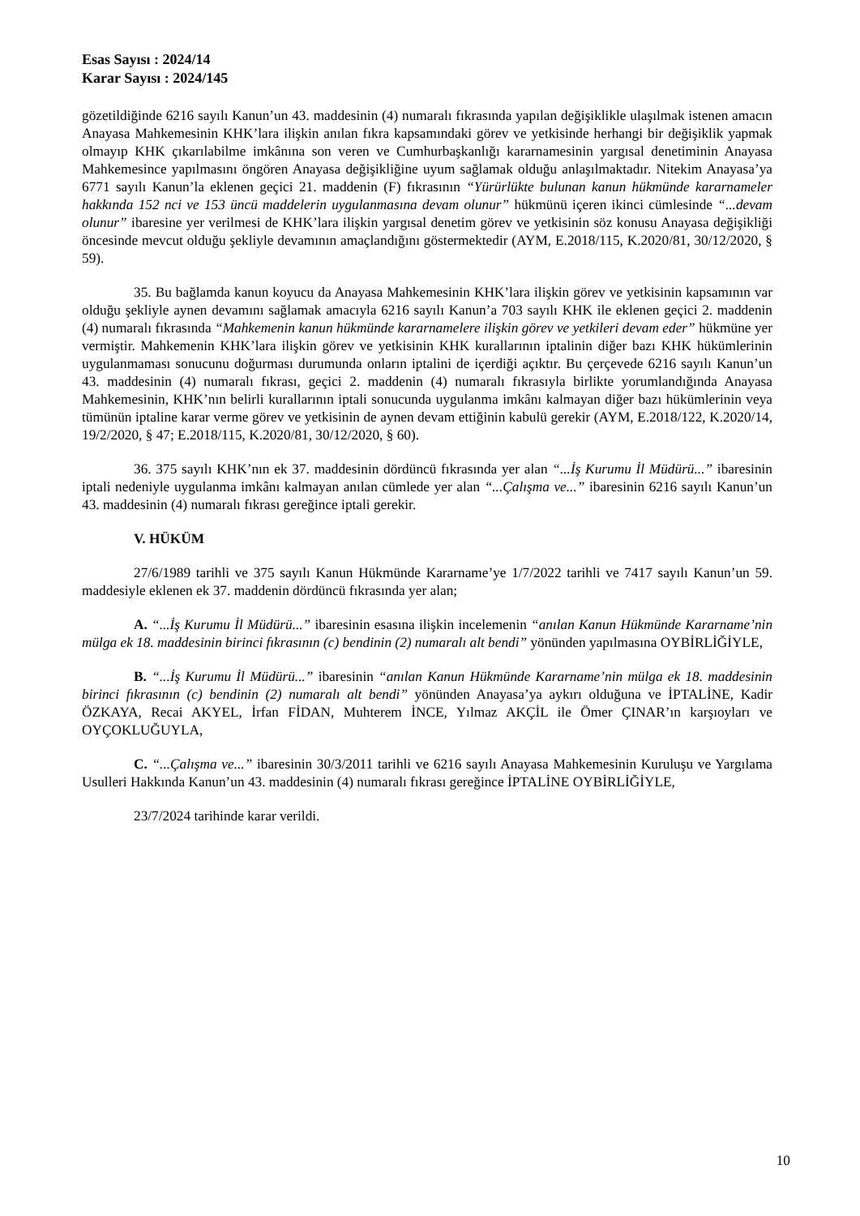Esas Sayısı : 2024/14
Karar Sayısı : 2024/145
gözetildiğinde 6216 sayılı Kanun’un 43. maddesinin (4) numaralı fıkrasında yapılan değişiklikle ulaşılmak istenen amacın Anayasa Mahkemesinin KHK’lara ilişkin anılan fıkra kapsamındaki görev ve yetkisinde herhangi bir değişiklik yapmak olmayıp KHK çıkarılabilme imkânına son veren ve Cumhurbaşkanlığı kararnamesinin yargısal denetiminin Anayasa Mahkemesince yapılmasını öngören Anayasa değişikliğine uyum sağlamak olduğu anlaşılmaktadır. Nitekim Anayasa’ya 6771 sayılı Kanun’la eklenen geçici 21. maddenin (F) fıkrasının “Yürürlükte bulunan kanun hükmünde kararnameler hakkında 152 nci ve 153 üncü maddelerin uygulanmasına devam olunur” hükmünü içeren ikinci cümlesinde “...devam olunur” ibaresine yer verilmesi de KHK’lara ilişkin yargısal denetim görev ve yetkisinin söz konusu Anayasa değişikliği öncesinde mevcut olduğu şekliyle devamının amaçlandığını göstermektedir (AYM, E.2018/115, K.2020/81, 30/12/2020, § 59).
35. Bu bağlamda kanun koyucu da Anayasa Mahkemesinin KHK’lara ilişkin görev ve yetkisinin kapsamının var olduğu şekliyle aynen devamını sağlamak amacıyla 6216 sayılı Kanun’a 703 sayılı KHK ile eklenen geçici 2. maddenin (4) numaralı fıkrasında “Mahkemenin kanun hükmünde kararnamelere ilişkin görev ve yetkileri devam eder” hükmüne yer vermiştir. Mahkemenin KHK’lara ilişkin görev ve yetkisinin KHK kurallarının iptalinin diğer bazı KHK hükümlerinin uygulanmaması sonucunu doğurması durumunda onların iptalini de içerdiği açıktır. Bu çerçevede 6216 sayılı Kanun’un 43. maddesinin (4) numaralı fıkrası, geçici 2. maddenin (4) numaralı fıkrasıyla birlikte yorumlandığında Anayasa Mahkemesinin, KHK’nın belirli kurallarının iptali sonucunda uygulanma imkânı kalmayan diğer bazı hükümlerinin veya tümünün iptaline karar verme görev ve yetkisinin de aynen devam ettiğinin kabulü gerekir (AYM, E.2018/122, K.2020/14, 19/2/2020, § 47; E.2018/115, K.2020/81, 30/12/2020, § 60).
36. 375 sayılı KHK’nın ek 37. maddesinin dördüncü fıkrasında yer alan “...İş Kurumu İl Müdürü...” ibaresinin iptali nedeniyle uygulanma imkânı kalmayan anılan cümlede yer alan “...Çalışma ve...” ibaresinin 6216 sayılı Kanun’un 43. maddesinin (4) numaralı fıkrası gereğince iptali gerekir.
V. HÜKÜM
27/6/1989 tarihli ve 375 sayılı Kanun Hükmünde Kararname’ye 1/7/2022 tarihli ve 7417 sayılı Kanun’un 59. maddesiyle eklenen ek 37. maddenin dördüncü fıkrasında yer alan;
A. “...İş Kurumu İl Müdürü...” ibaresinin esasına ilişkin incelemenin “anılan Kanun Hükmünde Kararname’nin mülga ek 18. maddesinin birinci fıkrasının (c) bendinin (2) numaralı alt bendi” yönünden yapılmasına OYBİRLİĞİYLE,
B. “...İş Kurumu İl Müdürü...” ibaresinin “anılan Kanun Hükmünde Kararname’nin mülga ek 18. maddesinin birinci fıkrasının (c) bendinin (2) numaralı alt bendi” yönünden Anayasa’ya aykırı olduğuna ve İPTALİNE, Kadir ÖZKAYA, Recai AKYEL, İrfan FİDAN, Muhterem İNCE, Yılmaz AKÇİL ile Ömer ÇINAR’ın karşıoyları ve OYÇOKLUĞUYLA,
C. “...Çalışma ve...” ibaresinin 30/3/2011 tarihli ve 6216 sayılı Anayasa Mahkemesinin Kuruluşu ve Yargılama Usulleri Hakkında Kanun’un 43. maddesinin (4) numaralı fıkrası gereğince İPTALİNE OYBİRLİĞİYLE,
23/7/2024 tarihinde karar verildi.
10